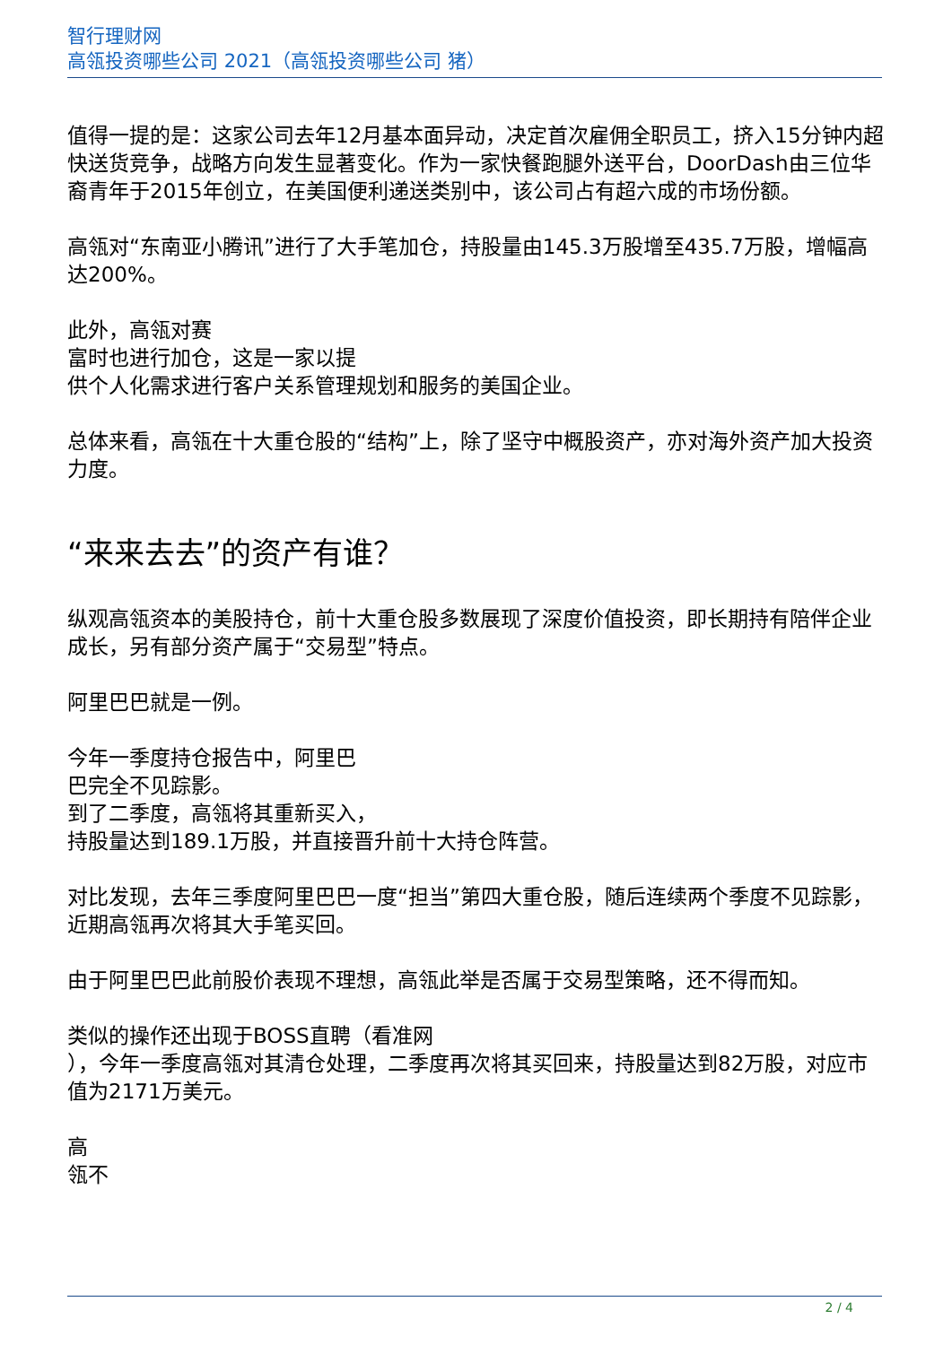智行理财网
高瓴投资哪些公司 2021（高瓴投资哪些公司 猪）
值得一提的是：这家公司去年12月基本面异动，决定首次雇佣全职员工，挤入15分钟内超快送货竞争，战略方向发生显著变化。作为一家快餐跑腿外送平台，DoorDash由三位华裔青年于2015年创立，在美国便利递送类别中，该公司占有超六成的市场份额。
高瓴对“东南亚小腾讯”进行了大手笔加仓，持股量由145.3万股增至435.7万股，增幅高达200%。
此外，高瓴对赛
富时也进行加仓，这是一家以提
供个人化需求进行客户关系管理规划和服务的美国企业。
总体来看，高瓴在十大重仓股的“结构”上，除了坚守中概股资产，亦对海外资产加大投资力度。
“来来去去”的资产有谁？
纵观高瓴资本的美股持仓，前十大重仓股多数展现了深度价值投资，即长期持有陪伴企业成长，另有部分资产属于“交易型”特点。
阿里巴巴就是一例。
今年一季度持仓报告中，阿里巴
巴完全不见踪影。
到了二季度，高瓴将其重新买入，
持股量达到189.1万股，并直接晋升前十大持仓阵营。
对比发现，去年三季度阿里巴巴一度“担当”第四大重仓股，随后连续两个季度不见踪影，近期高瓴再次将其大手笔买回。
由于阿里巴巴此前股价表现不理想，高瓴此举是否属于交易型策略，还不得而知。
类似的操作还出现于BOSS直聘（看准网
），今年一季度高瓴对其清仓处理，二季度再次将其买回来，持股量达到82万股，对应市值为2171万美元。
高
瓴不
2 / 4